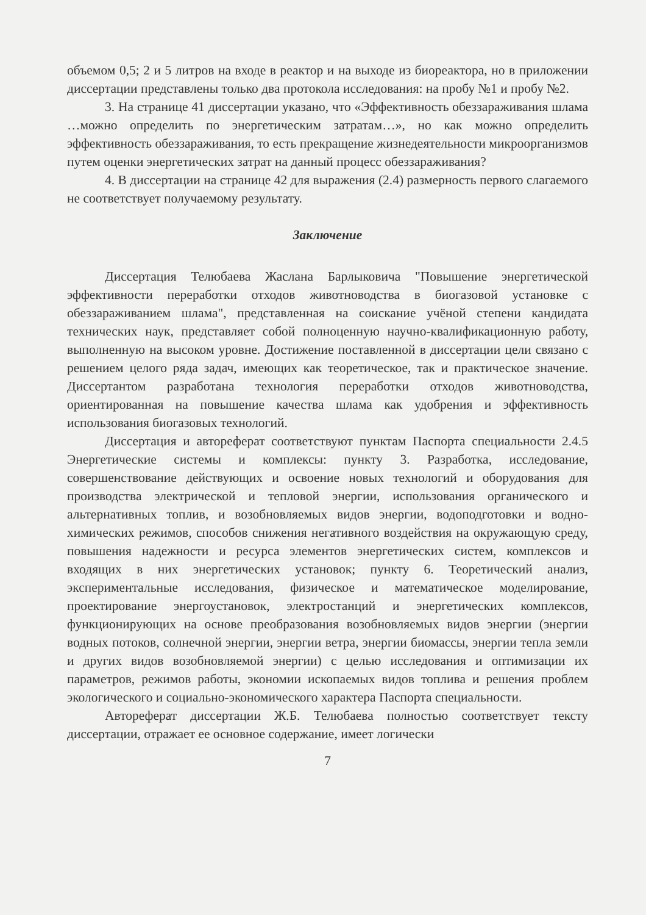объемом 0,5; 2 и 5 литров на входе в реактор и на выходе из биореактора, но в приложении диссертации представлены только два протокола исследования: на пробу №1 и пробу №2.
3. На странице 41 диссертации указано, что «Эффективность обеззараживания шлама …можно определить по энергетическим затратам…», но как можно определить эффективность обеззараживания, то есть прекращение жизнедеятельности микроорганизмов путем оценки энергетических затрат на данный процесс обеззараживания?
4. В диссертации на странице 42 для выражения (2.4) размерность первого слагаемого не соответствует получаемому результату.
Заключение
Диссертация Телюбаева Жаслана Барлыковича "Повышение энергетической эффективности переработки отходов животноводства в биогазовой установке с обеззараживанием шлама", представленная на соискание учёной степени кандидата технических наук, представляет собой полноценную научно-квалификационную работу, выполненную на высоком уровне. Достижение поставленной в диссертации цели связано с решением целого ряда задач, имеющих как теоретическое, так и практическое значение. Диссертантом разработана технология переработки отходов животноводства, ориентированная на повышение качества шлама как удобрения и эффективность использования биогазовых технологий.
Диссертация и автореферат соответствуют пунктам Паспорта специальности 2.4.5 Энергетические системы и комплексы: пункту 3. Разработка, исследование, совершенствование действующих и освоение новых технологий и оборудования для производства электрической и тепловой энергии, использования органического и альтернативных топлив, и возобновляемых видов энергии, водоподготовки и водно-химических режимов, способов снижения негативного воздействия на окружающую среду, повышения надежности и ресурса элементов энергетических систем, комплексов и входящих в них энергетических установок; пункту 6. Теоретический анализ, экспериментальные исследования, физическое и математическое моделирование, проектирование энергоустановок, электростанций и энергетических комплексов, функционирующих на основе преобразования возобновляемых видов энергии (энергии водных потоков, солнечной энергии, энергии ветра, энергии биомассы, энергии тепла земли и других видов возобновляемой энергии) с целью исследования и оптимизации их параметров, режимов работы, экономии ископаемых видов топлива и решения проблем экологического и социально-экономического характера Паспорта специальности.
Автореферат диссертации Ж.Б. Телюбаева полностью соответствует тексту диссертации, отражает ее основное содержание, имеет логически
7